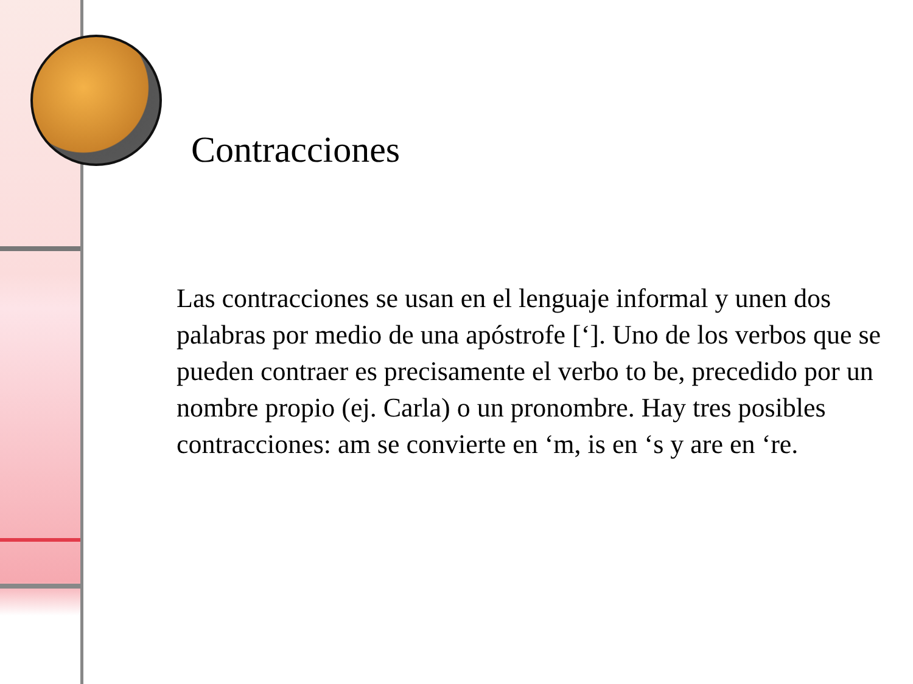Contracciones
Las contracciones se usan en el lenguaje informal y unen dos palabras por medio de una apóstrofe [‘]. Uno de los verbos que se pueden contraer es precisamente el verbo to be, precedido por un nombre propio (ej. Carla) o un pronombre. Hay tres posibles contracciones: am se convierte en ‘m, is en ‘s y are en ‘re.